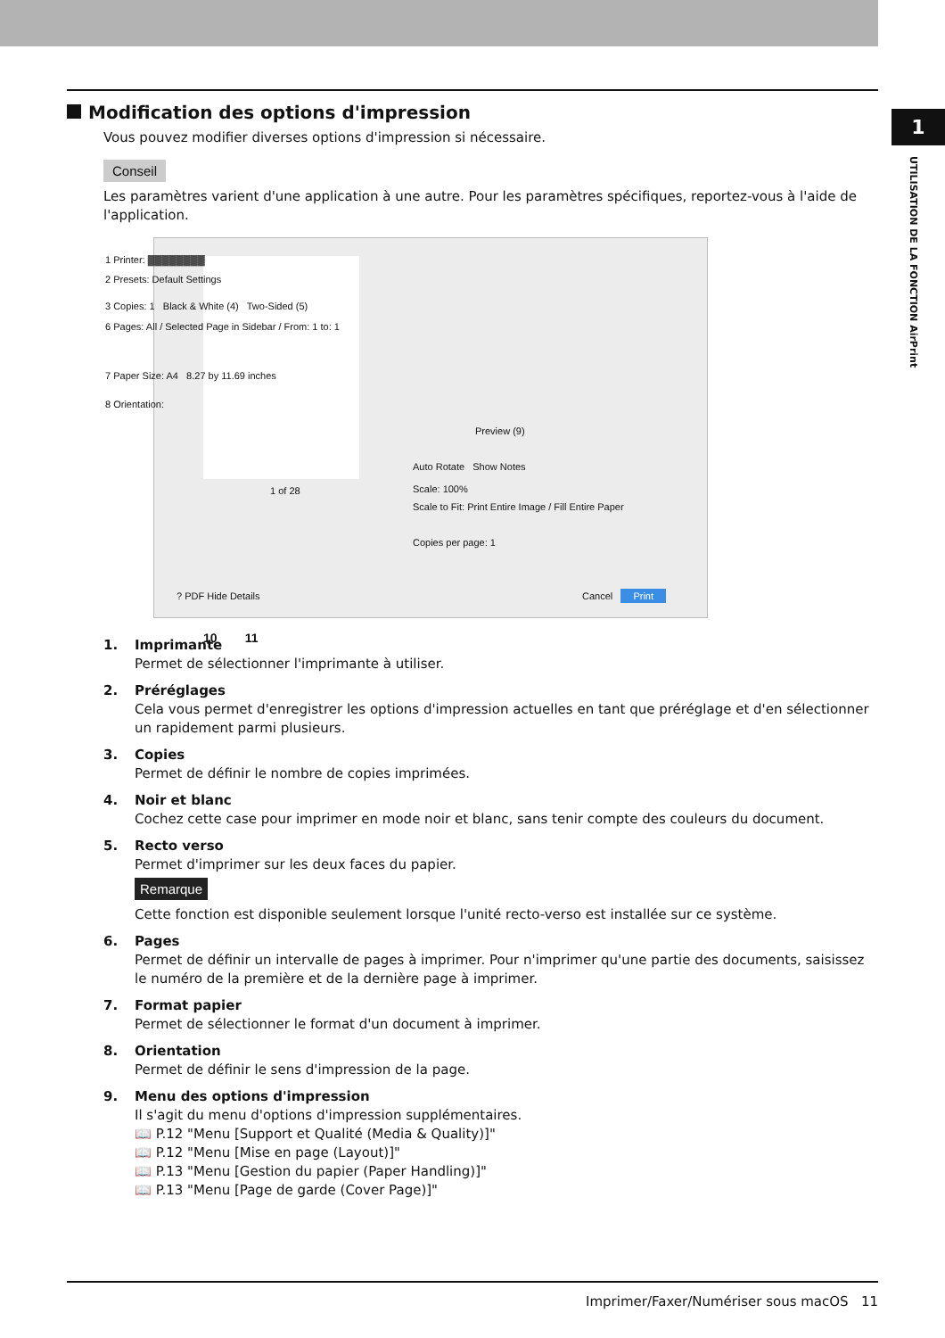1
UTILISATION DE LA FONCTION AirPrint
Modification des options d'impression
Vous pouvez modifier diverses options d'impression si nécessaire.
Conseil
Les paramètres varient d'une application à une autre. Pour les paramètres spécifiques, reportez-vous à l'aide de l'application.
1 Printer: ▓▓▓▓▓▓▓▓
2 Presets: Default Settings
3 Copies: 1 Black & White (4) Two-Sided (5)
6 Pages: All / Selected Page in Sidebar / From: 1 to: 1
7 Paper Size: A4 8.27 by 11.69 inches
8 Orientation:
Preview (9)
Auto Rotate Show Notes
Scale: 100%
Scale to Fit: Print Entire Image / Fill Entire Paper
Copies per page: 1
1 of 28
? PDF Hide Details Cancel Print
10 11
1. Imprimante
Permet de sélectionner l'imprimante à utiliser.
2. Préréglages
Cela vous permet d'enregistrer les options d'impression actuelles en tant que préréglage et d'en sélectionner un rapidement parmi plusieurs.
3. Copies
Permet de définir le nombre de copies imprimées.
4. Noir et blanc
Cochez cette case pour imprimer en mode noir et blanc, sans tenir compte des couleurs du document.
5. Recto verso
Permet d'imprimer sur les deux faces du papier.
Remarque
Cette fonction est disponible seulement lorsque l'unité recto-verso est installée sur ce système.
6. Pages
Permet de définir un intervalle de pages à imprimer. Pour n'imprimer qu'une partie des documents, saisissez le numéro de la première et de la dernière page à imprimer.
7. Format papier
Permet de sélectionner le format d'un document à imprimer.
8. Orientation
Permet de définir le sens d'impression de la page.
9. Menu des options d'impression
Il s'agit du menu d'options d'impression supplémentaires.
📖 P.12 "Menu [Support et Qualité (Media & Quality)]"
📖 P.12 "Menu [Mise en page (Layout)]"
📖 P.13 "Menu [Gestion du papier (Paper Handling)]"
📖 P.13 "Menu [Page de garde (Cover Page)]"
Imprimer/Faxer/Numériser sous macOS 11